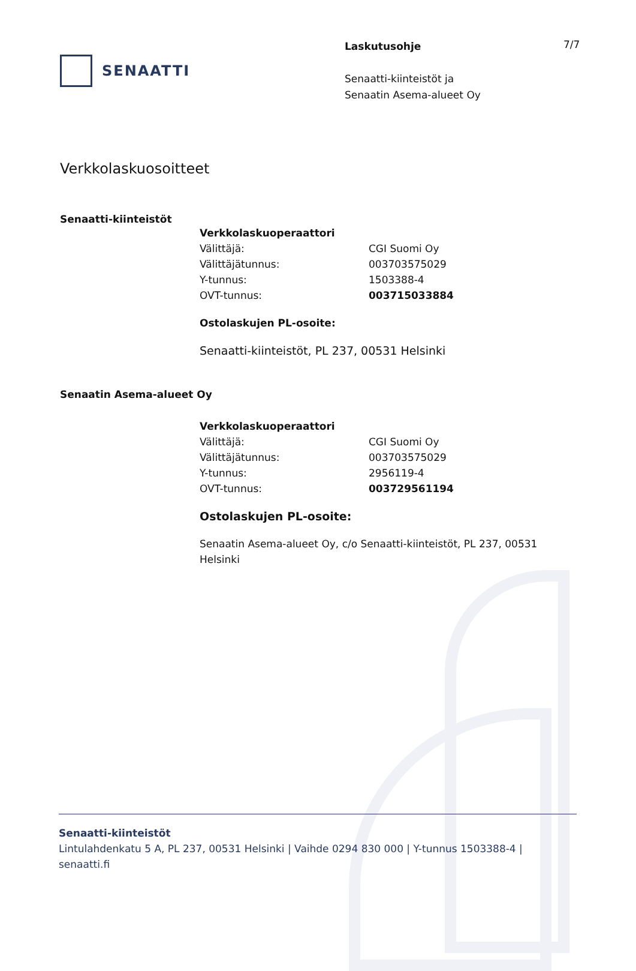SENAATTI
Laskutusohje
Senaatti-kiinteistöt ja
Senaatin Asema-alueet Oy
7/7
Verkkolaskuosoitteet
Senaatti-kiinteistöt
Verkkolaskuoperaattori
| Välittäjä: | CGI Suomi Oy |
| Välittäjätunnus: | 003703575029 |
| Y-tunnus: | 1503388-4 |
| OVT-tunnus: | 003715033884 |
Ostolaskujen PL-osoite:
Senaatti-kiinteistöt, PL 237, 00531 Helsinki
Senaatin Asema-alueet Oy
Verkkolaskuoperaattori
| Välittäjä: | CGI Suomi Oy |
| Välittäjätunnus: | 003703575029 |
| Y-tunnus: | 2956119-4 |
| OVT-tunnus: | 003729561194 |
Ostolaskujen PL-osoite:
Senaatin Asema-alueet Oy, c/o Senaatti-kiinteistöt, PL 237, 00531 Helsinki
Senaatti-kiinteistöt
Lintulahdenkatu 5 A, PL 237, 00531 Helsinki | Vaihde 0294 830 000 | Y-tunnus 1503388-4 |
senaatti.fi